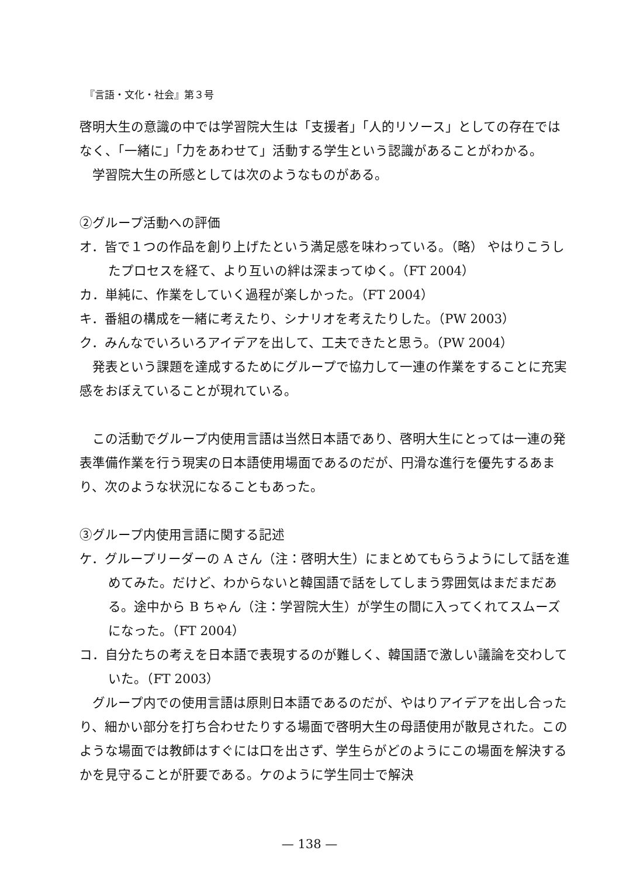『言語・文化・社会』第３号
啓明大生の意識の中では学習院大生は「支援者」「人的リソース」としての存在ではなく、「一緒に」「力をあわせて」活動する学生という認識があることがわかる。
学習院大生の所感としては次のようなものがある。
②グループ活動への評価
オ．皆で１つの作品を創り上げたという満足感を味わっている。（略） やはりこうしたプロセスを経て、より互いの絆は深まってゆく。（FT 2004）
カ．単純に、作業をしていく過程が楽しかった。（FT 2004）
キ．番組の構成を一緒に考えたり、シナリオを考えたりした。（PW 2003）
ク．みんなでいろいろアイデアを出して、工夫できたと思う。（PW 2004）
発表という課題を達成するためにグループで協力して一連の作業をすることに充実感をおぼえていることが現れている。
この活動でグループ内使用言語は当然日本語であり、啓明大生にとっては一連の発表準備作業を行う現実の日本語使用場面であるのだが、円滑な進行を優先するあまり、次のような状況になることもあった。
③グループ内使用言語に関する記述
ケ．グループリーダーの A さん（注：啓明大生）にまとめてもらうようにして話を進めてみた。だけど、わからないと韓国語で話をしてしまう雰囲気はまだまだある。途中から B ちゃん（注：学習院大生）が学生の間に入ってくれてスムーズになった。（FT 2004）
コ．自分たちの考えを日本語で表現するのが難しく、韓国語で激しい議論を交わしていた。（FT 2003）
グループ内での使用言語は原則日本語であるのだが、やはりアイデアを出し合ったり、細かい部分を打ち合わせたりする場面で啓明大生の母語使用が散見された。このような場面では教師はすぐには口を出さず、学生らがどのようにこの場面を解決するかを見守ることが肝要である。ケのように学生同士で解決
— 138 —